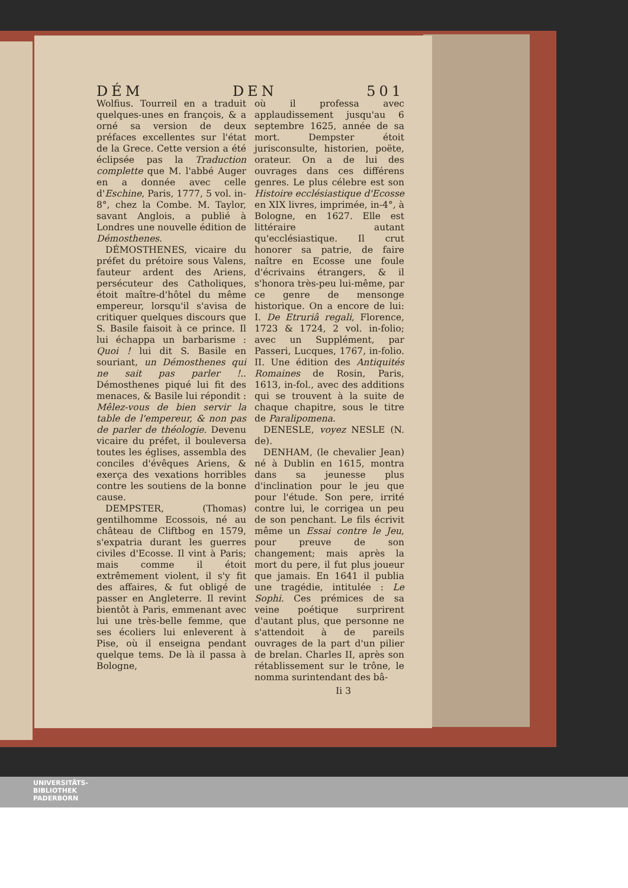DÉM DEN 501
Wolfius. Tourreil en a traduit quelques-unes en françois, & a orné sa version de deux préfaces excellentes sur l'état de la Grece. Cette version a été éclipsée pas la Traduction complette que M. l'abbé Auger en a donnée avec celle d'Eschine, Paris, 1777, 5 vol. in-8°, chez la Combe. M. Taylor, savant Anglois, a publié à Londres une nouvelle édition de Démosthenes.
DÉMOSTHENES, vicaire du préfet du prétoire sous Valens, fauteur ardent des Ariens, persécuteur des Catholiques, étoit maître-d'hôtel du même empereur, lorsqu'il s'avisa de critiquer quelques discours que S. Basile faisoit à ce prince. Il lui échappa un barbarisme : Quoi ! lui dit S. Basile en souriant, un Démosthenes qui ne sait pas parler !.. Démosthenes piqué lui fit des menaces, & Basile lui répondit : Mêlez-vous de bien servir la table de l'empereur, & non pas de parler de théologie. Devenu vicaire du préfet, il bouleversa toutes les églises, assembla des conciles d'évêques Ariens, & exerça des vexations horribles contre les soutiens de la bonne cause.
DEMPSTER, (Thomas) gentilhomme Ecossois, né au château de Cliftbog en 1579, s'expatria durant les guerres civiles d'Ecosse. Il vint à Paris; mais comme il étoit extrêmement violent, il s'y fit des affaires, & fut obligé de passer en Angleterre. Il revint bientôt à Paris, emmenant avec lui une très-belle femme, que ses écoliers lui enleverent à Pise, où il enseigna pendant quelque tems. De là il passa à Bologne,
où il professa avec applaudissement jusqu'au 6 septembre 1625, année de sa mort. Dempster étoit jurisconsulte, historien, poëte, orateur. On a de lui des ouvrages dans ces différens genres. Le plus célebre est son Histoire ecclésiastique d'Ecosse en XIX livres, imprimée, in-4°, à Bologne, en 1627. Elle est littéraire autant qu'ecclésiastique. Il crut honorer sa patrie, de faire naître en Ecosse une foule d'écrivains étrangers, & il s'honora très-peu lui-même, par ce genre de mensonge historique. On a encore de lui: I. De Etruriâ regali, Florence, 1723 & 1724, 2 vol. in-folio; avec un Supplément, par Passeri, Lucques, 1767, in-folio. II. Une édition des Antiquités Romaines de Rosin, Paris, 1613, in-fol., avec des additions qui se trouvent à la suite de chaque chapitre, sous le titre de Paralipomena.
DENESLE, voyez NESLE (N. de).
DENHAM, (le chevalier Jean) né à Dublin en 1615, montra dans sa jeunesse plus d'inclination pour le jeu que pour l'étude. Son pere, irrité contre lui, le corrigea un peu de son penchant. Le fils écrivit même un Essai contre le Jeu, pour preuve de son changement; mais après la mort du pere, il fut plus joueur que jamais. En 1641 il publia une tragédie, intitulée : Le Sophi. Ces prémices de sa veine poétique surprirent d'autant plus, que personne ne s'attendoit à de pareils ouvrages de la part d'un pilier de brelan. Charles II, après son rétablissement sur le trône, le nomma surintendant des bâ-
Ii 3
UNIVERSITÄTS-
BIBLIOTHEK
PADERBORN